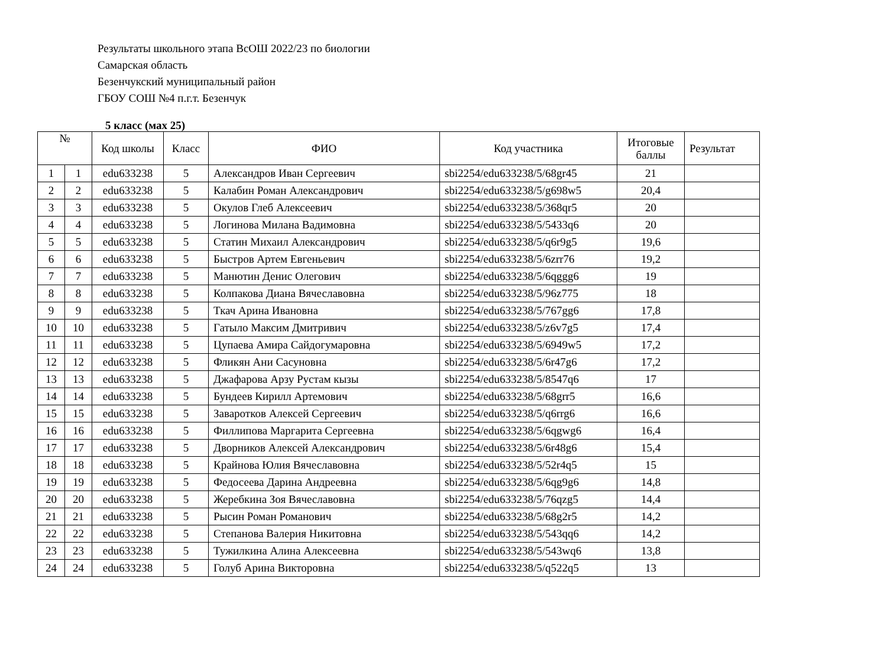Результаты школьного этапа ВсОШ 2022/23 по биологии
Самарская область
Безенчукский муниципальный район
ГБОУ СОШ №4 п.г.т. Безенчук
5 класс (мах 25)
| № | | Код школы | Класс | ФИО | Код участника | Итоговые баллы | Результат |
| --- | --- | --- | --- | --- | --- | --- | --- |
| 1 | 1 | edu633238 | 5 | Александров Иван Сергеевич | sbi2254/edu633238/5/68gr45 | 21 | |
| 2 | 2 | edu633238 | 5 | Калабин Роман Александрович | sbi2254/edu633238/5/g698w5 | 20,4 | |
| 3 | 3 | edu633238 | 5 | Окулов Глеб Алексеевич | sbi2254/edu633238/5/368qr5 | 20 | |
| 4 | 4 | edu633238 | 5 | Логинова Милана Вадимовна | sbi2254/edu633238/5/5433q6 | 20 | |
| 5 | 5 | edu633238 | 5 | Статин Михаил Александрович | sbi2254/edu633238/5/q6r9g5 | 19,6 | |
| 6 | 6 | edu633238 | 5 | Быстров Артем Евгеньевич | sbi2254/edu633238/5/6zrr76 | 19,2 | |
| 7 | 7 | edu633238 | 5 | Манютин Денис Олегович | sbi2254/edu633238/5/6qggg6 | 19 | |
| 8 | 8 | edu633238 | 5 | Колпакова Диана Вячеславовна | sbi2254/edu633238/5/96z775 | 18 | |
| 9 | 9 | edu633238 | 5 | Ткач Арина Ивановна | sbi2254/edu633238/5/767gg6 | 17,8 | |
| 10 | 10 | edu633238 | 5 | Гатыло Максим Дмитривич | sbi2254/edu633238/5/z6v7g5 | 17,4 | |
| 11 | 11 | edu633238 | 5 | Цупаева Амира Сайдогумаровна | sbi2254/edu633238/5/6949w5 | 17,2 | |
| 12 | 12 | edu633238 | 5 | Фликян Ани Сасуновна | sbi2254/edu633238/5/6r47g6 | 17,2 | |
| 13 | 13 | edu633238 | 5 | Джафарова Арзу Рустам кызы | sbi2254/edu633238/5/8547q6 | 17 | |
| 14 | 14 | edu633238 | 5 | Бундеев Кирилл Артемович | sbi2254/edu633238/5/68grr5 | 16,6 | |
| 15 | 15 | edu633238 | 5 | Заваротков Алексей Сергеевич | sbi2254/edu633238/5/q6rrg6 | 16,6 | |
| 16 | 16 | edu633238 | 5 | Филлипова Маргарита Сергеевна | sbi2254/edu633238/5/6qgwg6 | 16,4 | |
| 17 | 17 | edu633238 | 5 | Дворников Алексей Александрович | sbi2254/edu633238/5/6r48g6 | 15,4 | |
| 18 | 18 | edu633238 | 5 | Крайнова Юлия Вячеславовна | sbi2254/edu633238/5/52r4q5 | 15 | |
| 19 | 19 | edu633238 | 5 | Федосеева Дарина Андреевна | sbi2254/edu633238/5/6qg9g6 | 14,8 | |
| 20 | 20 | edu633238 | 5 | Жеребкина Зоя Вячеславовна | sbi2254/edu633238/5/76qzg5 | 14,4 | |
| 21 | 21 | edu633238 | 5 | Рысин Роман Романович | sbi2254/edu633238/5/68g2r5 | 14,2 | |
| 22 | 22 | edu633238 | 5 | Степанова Валерия Никитовна | sbi2254/edu633238/5/543qq6 | 14,2 | |
| 23 | 23 | edu633238 | 5 | Тужилкина Алина Алексеевна | sbi2254/edu633238/5/543wq6 | 13,8 | |
| 24 | 24 | edu633238 | 5 | Голуб Арина Викторовна | sbi2254/edu633238/5/q522q5 | 13 | |